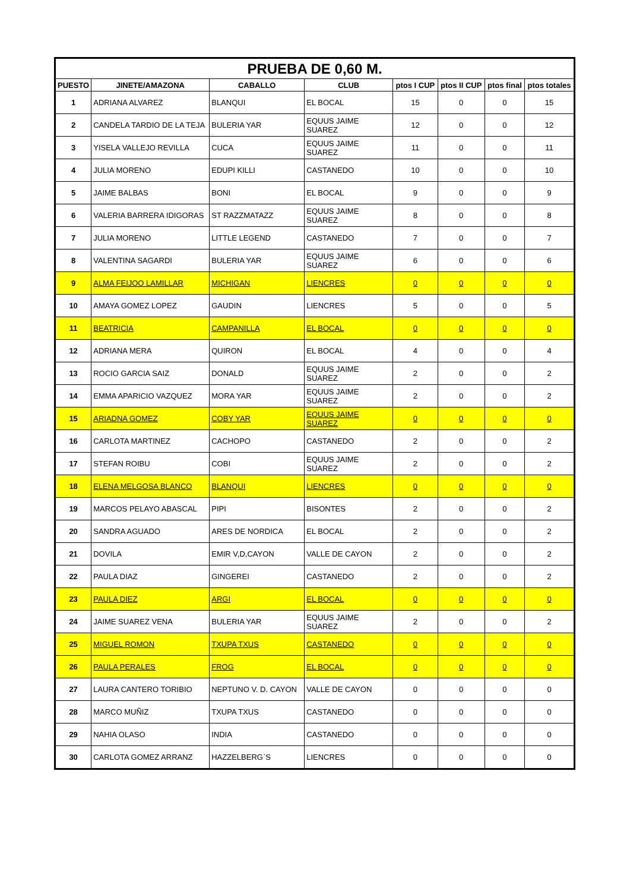| PRUEBA DE 0,60 M. | | | | | | | |
| PUESTO | JINETE/AMAZONA | CABALLO | CLUB | ptos I CUP | ptos II CUP | ptos final | ptos totales |
| 1 | ADRIANA ALVAREZ | BLANQUI | EL BOCAL | 15 | 0 | 0 | 15 |
| 2 | CANDELA TARDIO DE LA TEJA | BULERIA YAR | EQUUS JAIME SUAREZ | 12 | 0 | 0 | 12 |
| 3 | YISELA VALLEJO REVILLA | CUCA | EQUUS JAIME SUAREZ | 11 | 0 | 0 | 11 |
| 4 | JULIA MORENO | EDUPI KILLI | CASTANEDO | 10 | 0 | 0 | 10 |
| 5 | JAIME BALBAS | BONI | EL BOCAL | 9 | 0 | 0 | 9 |
| 6 | VALERIA BARRERA IDIGORAS | ST RAZZMATAZZ | EQUUS JAIME SUAREZ | 8 | 0 | 0 | 8 |
| 7 | JULIA MORENO | LITTLE LEGEND | CASTANEDO | 7 | 0 | 0 | 7 |
| 8 | VALENTINA SAGARDI | BULERIA YAR | EQUUS JAIME SUAREZ | 6 | 0 | 0 | 6 |
| 9 | ALMA FEIJOO LAMILLAR | MICHIGAN | LIENCRES | 0 | 0 | 0 | 0 |
| 10 | AMAYA GOMEZ LOPEZ | GAUDIN | LIENCRES | 5 | 0 | 0 | 5 |
| 11 | BEATRICIA | CAMPANILLA | EL BOCAL | 0 | 0 | 0 | 0 |
| 12 | ADRIANA MERA | QUIRON | EL BOCAL | 4 | 0 | 0 | 4 |
| 13 | ROCIO GARCIA SAIZ | DONALD | EQUUS JAIME SUAREZ | 2 | 0 | 0 | 2 |
| 14 | EMMA APARICIO VAZQUEZ | MORA YAR | EQUUS JAIME SUAREZ | 2 | 0 | 0 | 2 |
| 15 | ARIADNA GOMEZ | COBY YAR | EQUUS JAIME SUAREZ | 0 | 0 | 0 | 0 |
| 16 | CARLOTA MARTINEZ | CACHOPO | CASTANEDO | 2 | 0 | 0 | 2 |
| 17 | STEFAN ROIBU | COBI | EQUUS JAIME SUAREZ | 2 | 0 | 0 | 2 |
| 18 | ELENA MELGOSA BLANCO | BLANQUI | LIENCRES | 0 | 0 | 0 | 0 |
| 19 | MARCOS PELAYO ABASCAL | PIPI | BISONTES | 2 | 0 | 0 | 2 |
| 20 | SANDRA AGUADO | ARES DE NORDICA | EL BOCAL | 2 | 0 | 0 | 2 |
| 21 | DOVILA | EMIR V,D,CAYON | VALLE DE CAYON | 2 | 0 | 0 | 2 |
| 22 | PAULA DIAZ | GINGEREI | CASTANEDO | 2 | 0 | 0 | 2 |
| 23 | PAULA DIEZ | ARGI | EL BOCAL | 0 | 0 | 0 | 0 |
| 24 | JAIME SUAREZ VENA | BULERIA YAR | EQUUS JAIME SUAREZ | 2 | 0 | 0 | 2 |
| 25 | MIGUEL ROMON | TXUPA TXUS | CASTANEDO | 0 | 0 | 0 | 0 |
| 26 | PAULA PERALES | FROG | EL BOCAL | 0 | 0 | 0 | 0 |
| 27 | LAURA CANTERO TORIBIO | NEPTUNO V. D. CAYON | VALLE DE CAYON | 0 | 0 | 0 | 0 |
| 28 | MARCO MUÑIZ | TXUPA TXUS | CASTANEDO | 0 | 0 | 0 | 0 |
| 29 | NAHIA OLASO | INDIA | CASTANEDO | 0 | 0 | 0 | 0 |
| 30 | CARLOTA GOMEZ ARRANZ | HAZZELBERG`S | LIENCRES | 0 | 0 | 0 | 0 |